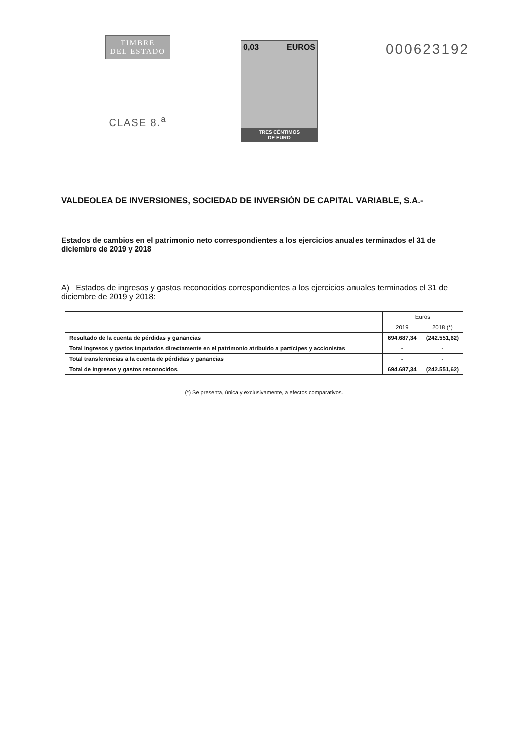TIMBRE
DEL ESTADO
CLASE 8.<sup>a</sup>
0,03 EUROS
TRES CÉNTIMOS
DE EURO
000623192
VALDEOLEA DE INVERSIONES, SOCIEDAD DE INVERSIÓN DE CAPITAL VARIABLE, S.A.-
Estados de cambios en el patrimonio neto correspondientes a los ejercicios anuales terminados el 31 de diciembre de 2019 y 2018
A) Estados de ingresos y gastos reconocidos correspondientes a los ejercicios anuales terminados el 31 de diciembre de 2019 y 2018:
| | Euros | |
| --- | --- | --- |
| | 2019 | 2018 (*) |
| Resultado de la cuenta de pérdidas y ganancias | 694.687,34 | (242.551,62) |
| Total ingresos y gastos imputados directamente en el patrimonio atribuido a partícipes y accionistas | - | - |
| Total transferencias a la cuenta de pérdidas y ganancias | - | - |
| Total de ingresos y gastos reconocidos | 694.687,34 | (242.551,62) |
(*) Se presenta, única y exclusivamente, a efectos comparativos.